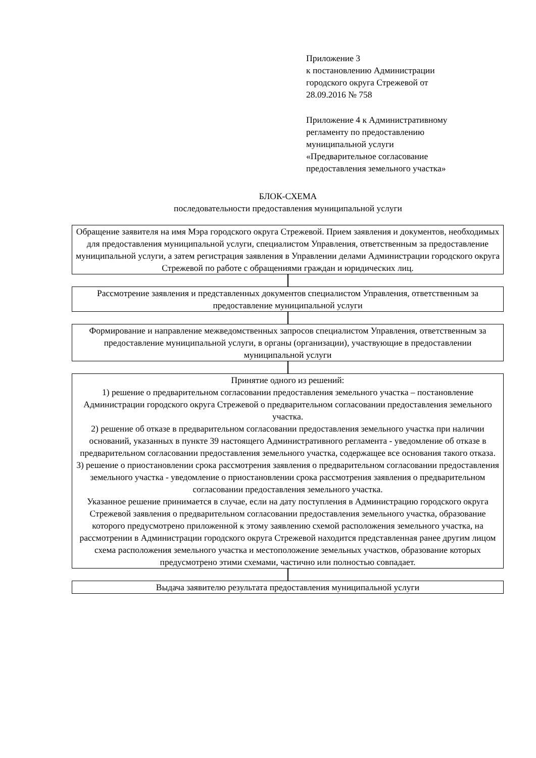Приложение 3
к постановлению Администрации
городского округа Стрежевой от
28.09.2016 № 758
Приложение 4 к Административному
регламенту по предоставлению
муниципальной услуги
«Предварительное согласование
предоставления земельного участка»
БЛОК-СХЕМА
последовательности предоставления муниципальной услуги
Обращение заявителя на имя Мэра городского округа Стрежевой. Прием заявления и документов, необходимых для предоставления муниципальной услуги, специалистом Управления, ответственным за предоставление муниципальной услуги, а затем регистрация заявления в Управлении делами Администрации городского округа Стрежевой по работе с обращениями граждан и юридических лиц.
Рассмотрение заявления и представленных документов специалистом Управления, ответственным за предоставление муниципальной услуги
Формирование и направление межведомственных запросов специалистом Управления, ответственным за предоставление муниципальной услуги, в органы (организации), участвующие в предоставлении муниципальной услуги
Принятие одного из решений:
1) решение о предварительном согласовании предоставления земельного участка – постановление Администрации городского округа Стрежевой о предварительном согласовании предоставления земельного участка.
2) решение об отказе в предварительном согласовании предоставления земельного участка при наличии оснований, указанных в пункте 39 настоящего Административного регламента - уведомление об отказе в предварительном согласовании предоставления земельного участка, содержащее все основания такого отказа.
3) решение о приостановлении срока рассмотрения заявления о предварительном согласовании предоставления земельного участка - уведомление о приостановлении срока рассмотрения заявления о предварительном согласовании предоставления земельного участка.
Указанное решение принимается в случае, если на дату поступления в Администрацию городского округа Стрежевой заявления о предварительном согласовании предоставления земельного участка, образование которого предусмотрено приложенной к этому заявлению схемой расположения земельного участка, на рассмотрении в Администрации городского округа Стрежевой находится представленная ранее другим лицом схема расположения земельного участка и местоположение земельных участков, образование которых предусмотрено этими схемами, частично или полностью совпадает.
Выдача заявителю результата предоставления муниципальной услуги